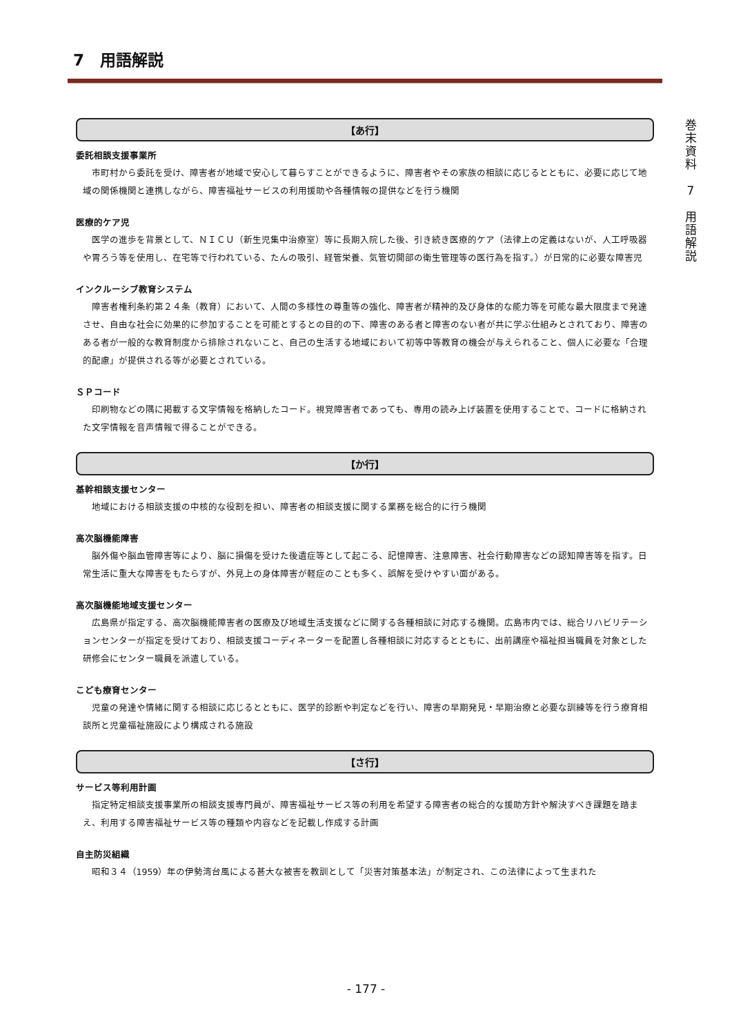7　用語解説
【あ行】
委託相談支援事業所
市町村から委託を受け、障害者が地域で安心して暮らすことができるように、障害者やその家族の相談に応じるとともに、必要に応じて地域の関係機関と連携しながら、障害福祉サービスの利用援助や各種情報の提供などを行う機関
医療的ケア児
医学の進歩を背景として、ＮＩＣＵ（新生児集中治療室）等に長期入院した後、引き続き医療的ケア（法律上の定義はないが、人工呼吸器や胃ろう等を使用し、在宅等で行われている、たんの吸引、経管栄養、気管切開部の衛生管理等の医行為を指す。）が日常的に必要な障害児
インクルーシブ教育システム
障害者権利条約第２４条（教育）において、人間の多様性の尊重等の強化、障害者が精神的及び身体的な能力等を可能な最大限度まで発達させ、自由な社会に効果的に参加することを可能とするとの目的の下、障害のある者と障害のない者が共に学ぶ仕組みとされており、障害のある者が一般的な教育制度から排除されないこと、自己の生活する地域において初等中等教育の機会が与えられること、個人に必要な「合理的配慮」が提供される等が必要とされている。
ＳＰコード
印刷物などの隅に掲載する文字情報を格納したコード。視覚障害者であっても、専用の読み上げ装置を使用することで、コードに格納された文字情報を音声情報で得ることができる。
【か行】
基幹相談支援センター
地域における相談支援の中核的な役割を担い、障害者の相談支援に関する業務を総合的に行う機関
高次脳機能障害
脳外傷や脳血管障害等により、脳に損傷を受けた後遺症等として起こる、記憶障害、注意障害、社会行動障害などの認知障害等を指す。日常生活に重大な障害をもたらすが、外見上の身体障害が軽症のことも多く、誤解を受けやすい面がある。
高次脳機能地域支援センター
広島県が指定する、高次脳機能障害者の医療及び地域生活支援などに関する各種相談に対応する機関。広島市内では、総合リハビリテーションセンターが指定を受けており、相談支援コーディネーターを配置し各種相談に対応するとともに、出前講座や福祉担当職員を対象とした研修会にセンター職員を派遣している。
こども療育センター
児童の発達や情緒に関する相談に応じるとともに、医学的診断や判定などを行い、障害の早期発見・早期治療と必要な訓練等を行う療育相談所と児童福祉施設により構成される施設
【さ行】
サービス等利用計画
指定特定相談支援事業所の相談支援専門員が、障害福祉サービス等の利用を希望する障害者の総合的な援助方針や解決すべき課題を踏まえ、利用する障害福祉サービス等の種類や内容などを記載し作成する計画
自主防災組織
昭和３４（1959）年の伊勢湾台風による甚大な被害を教訓として「災害対策基本法」が制定され、この法律によって生まれた
巻
末
資
料
7
用
語
解
説
- 177 -